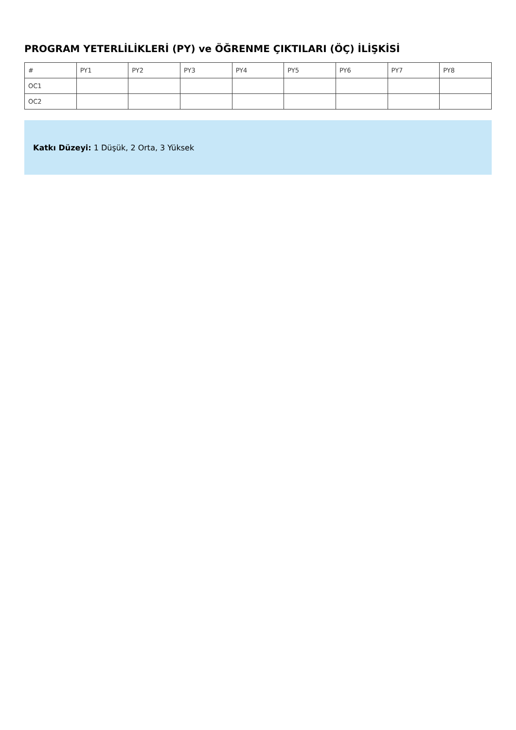PROGRAM YETERLİLİKLERİ (PY) ve ÖĞRENME ÇIKTILARI (ÖÇ) İLİŞKİSİ
| # | PY1 | PY2 | PY3 | PY4 | PY5 | PY6 | PY7 | PY8 |
| OC1 | | | | | | | | |
| OC2 | | | | | | | | |
Katkı Düzeyi: 1 Düşük, 2 Orta, 3 Yüksek